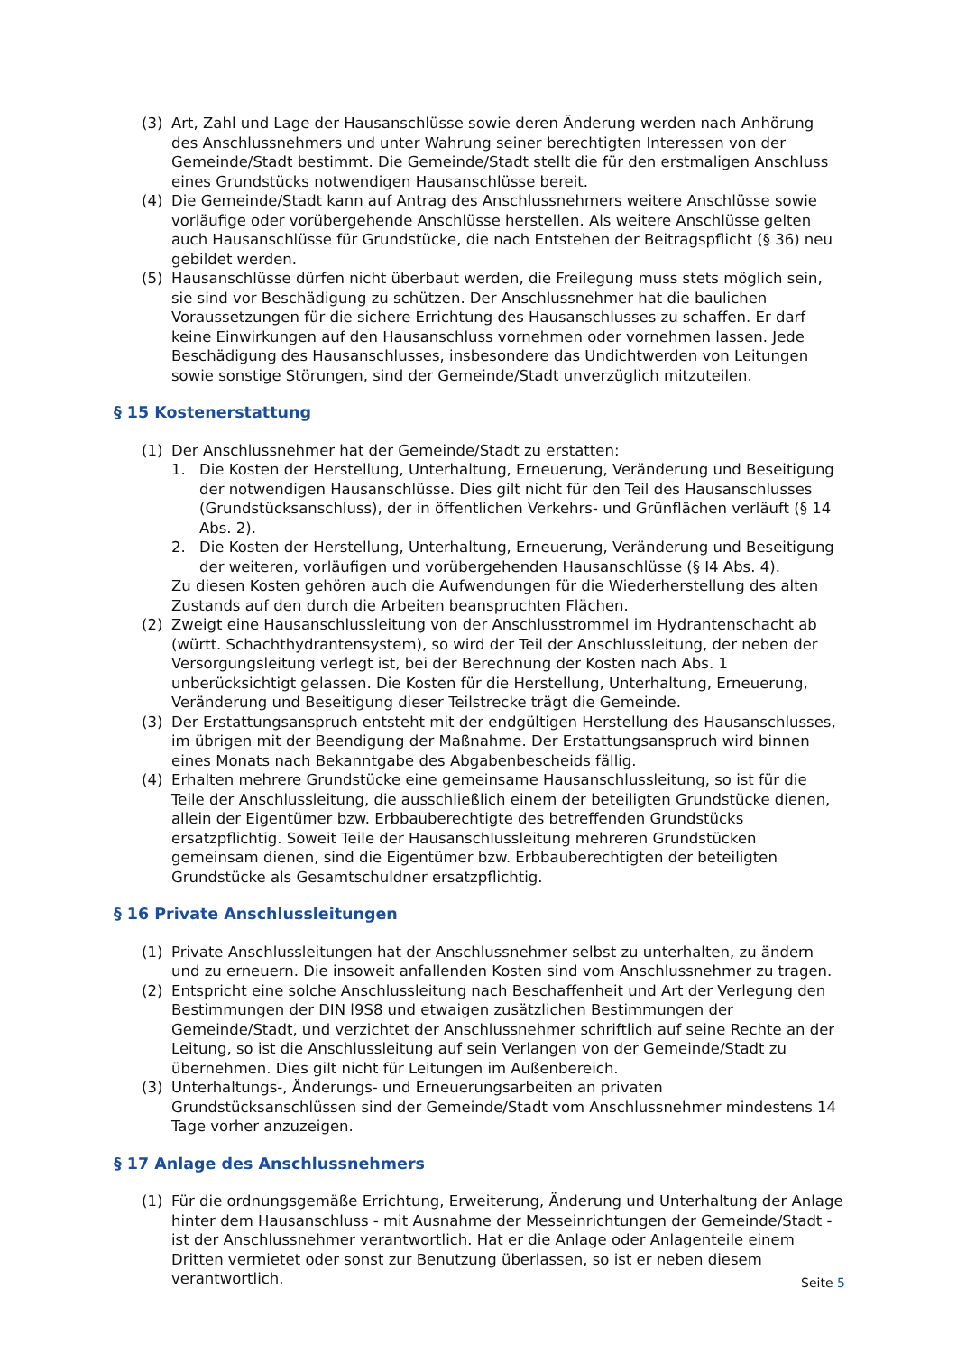(3) Art, Zahl und Lage der Hausanschlüsse sowie deren Änderung werden nach Anhörung des Anschlussnehmers und unter Wahrung seiner berechtigten Interessen von der Gemeinde/Stadt bestimmt. Die Gemeinde/Stadt stellt die für den erstmaligen Anschluss eines Grundstücks notwendigen Hausanschlüsse bereit.
(4) Die Gemeinde/Stadt kann auf Antrag des Anschlussnehmers weitere Anschlüsse sowie vorläufige oder vorübergehende Anschlüsse herstellen. Als weitere Anschlüsse gelten auch Hausanschlüsse für Grundstücke, die nach Entstehen der Beitragspflicht (§ 36) neu gebildet werden.
(5) Hausanschlüsse dürfen nicht überbaut werden, die Freilegung muss stets möglich sein, sie sind vor Beschädigung zu schützen. Der Anschlussnehmer hat die baulichen Voraussetzungen für die sichere Errichtung des Hausanschlusses zu schaffen. Er darf keine Einwirkungen auf den Hausanschluss vornehmen oder vornehmen lassen. Jede Beschädigung des Hausanschlusses, insbesondere das Undichtwerden von Leitungen sowie sonstige Störungen, sind der Gemeinde/Stadt unverzüglich mitzuteilen.
§ 15 Kostenerstattung
(1) Der Anschlussnehmer hat der Gemeinde/Stadt zu erstatten:
1. Die Kosten der Herstellung, Unterhaltung, Erneuerung, Veränderung und Beseitigung der notwendigen Hausanschlüsse. Dies gilt nicht für den Teil des Hausanschlusses (Grundstücksanschluss), der in öffentlichen Verkehrs- und Grünflächen verläuft (§ 14 Abs. 2).
2. Die Kosten der Herstellung, Unterhaltung, Erneuerung, Veränderung und Beseitigung der weiteren, vorläufigen und vorübergehenden Hausanschlüsse (§ I4 Abs. 4).
Zu diesen Kosten gehören auch die Aufwendungen für die Wiederherstellung des alten Zustands auf den durch die Arbeiten beanspruchten Flächen.
(2) Zweigt eine Hausanschlussleitung von der Anschlusstrommel im Hydrantenschacht ab (württ. Schachthydrantensystem), so wird der Teil der Anschlussleitung, der neben der Versorgungsleitung verlegt ist, bei der Berechnung der Kosten nach Abs. 1 unberücksichtigt gelassen. Die Kosten für die Herstellung, Unterhaltung, Erneuerung, Veränderung und Beseitigung dieser Teilstrecke trägt die Gemeinde.
(3) Der Erstattungsanspruch entsteht mit der endgültigen Herstellung des Hausanschlusses, im übrigen mit der Beendigung der Maßnahme. Der Erstattungsanspruch wird binnen eines Monats nach Bekanntgabe des Abgabenbescheids fällig.
(4) Erhalten mehrere Grundstücke eine gemeinsame Hausanschlussleitung, so ist für die Teile der Anschlussleitung, die ausschließlich einem der beteiligten Grundstücke dienen, allein der Eigentümer bzw. Erbbauberechtigte des betreffenden Grundstücks ersatzpflichtig. Soweit Teile der Hausanschlussleitung mehreren Grundstücken gemeinsam dienen, sind die Eigentümer bzw. Erbbauberechtigten der beteiligten Grundstücke als Gesamtschuldner ersatzpflichtig.
§ 16 Private Anschlussleitungen
(1) Private Anschlussleitungen hat der Anschlussnehmer selbst zu unterhalten, zu ändern und zu erneuern. Die insoweit anfallenden Kosten sind vom Anschlussnehmer zu tragen.
(2) Entspricht eine solche Anschlussleitung nach Beschaffenheit und Art der Verlegung den Bestimmungen der DIN l9S8 und etwaigen zusätzlichen Bestimmungen der Gemeinde/Stadt, und verzichtet der Anschlussnehmer schriftlich auf seine Rechte an der Leitung, so ist die Anschlussleitung auf sein Verlangen von der Gemeinde/Stadt zu übernehmen. Dies gilt nicht für Leitungen im Außenbereich.
(3) Unterhaltungs-, Änderungs- und Erneuerungsarbeiten an privaten Grundstücksanschlüssen sind der Gemeinde/Stadt vom Anschlussnehmer mindestens 14 Tage vorher anzuzeigen.
§ 17 Anlage des Anschlussnehmers
(1) Für die ordnungsgemäße Errichtung, Erweiterung, Änderung und Unterhaltung der Anlage hinter dem Hausanschluss - mit Ausnahme der Messeinrichtungen der Gemeinde/Stadt - ist der Anschlussnehmer verantwortlich. Hat er die Anlage oder Anlagenteile einem Dritten vermietet oder sonst zur Benutzung überlassen, so ist er neben diesem verantwortlich.
Seite 5